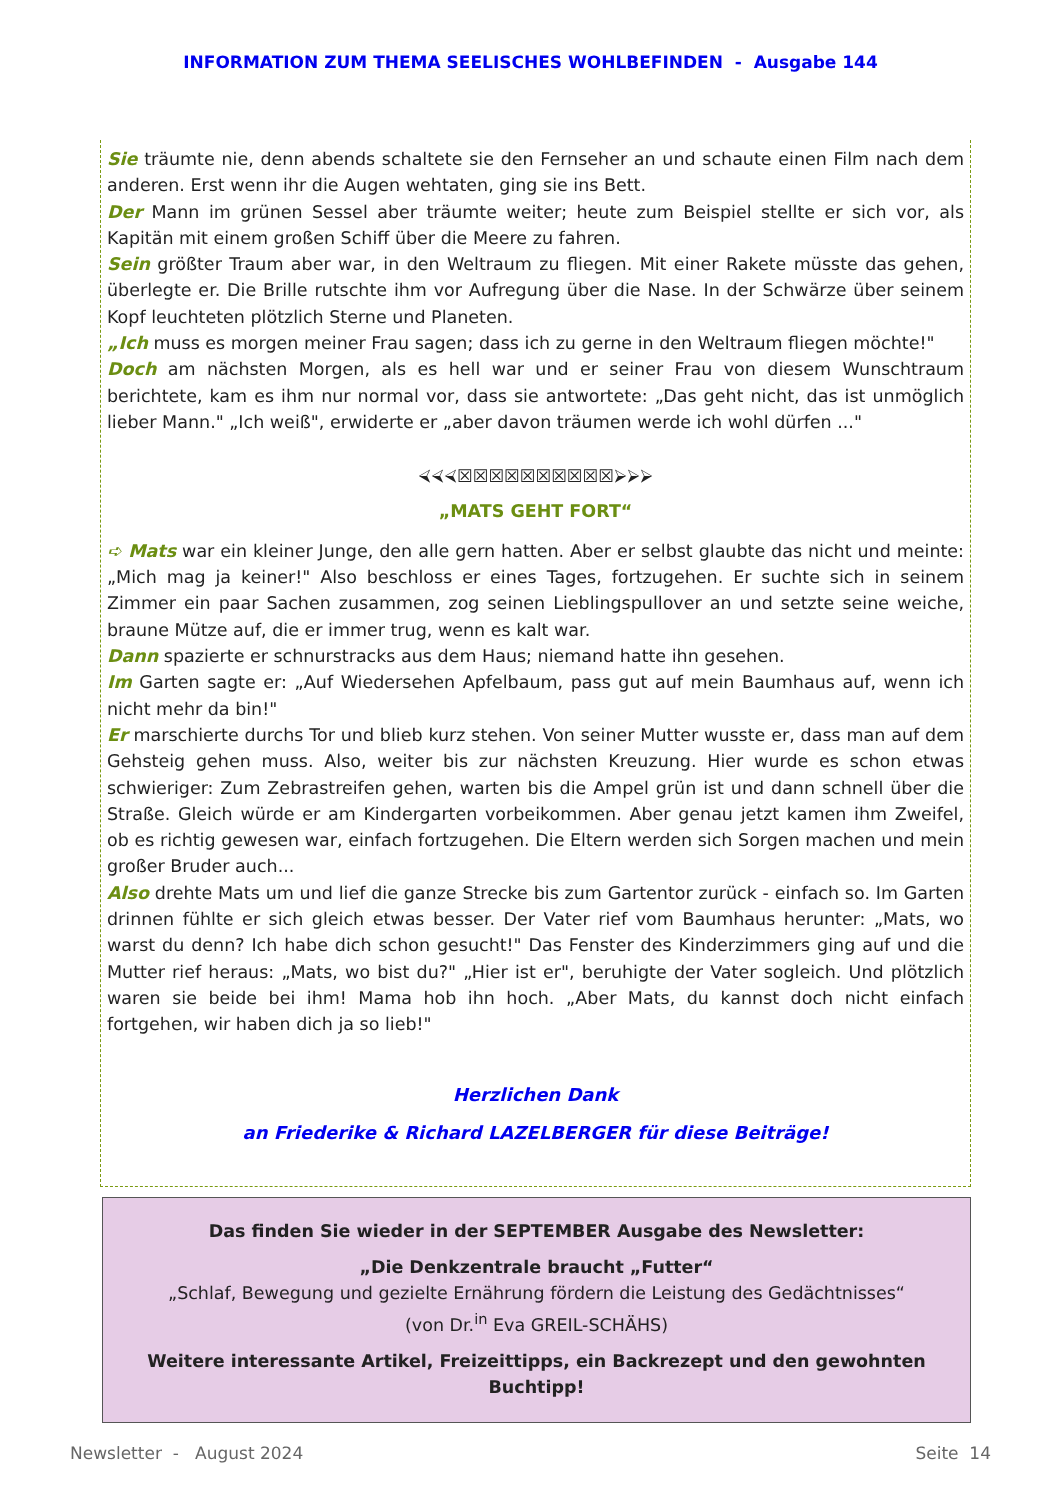INFORMATION ZUM THEMA SEELISCHES WOHLBEFINDEN - Ausgabe 144
Sie träumte nie, denn abends schaltete sie den Fernseher an und schaute einen Film nach dem anderen. Erst wenn ihr die Augen wehtaten, ging sie ins Bett.
Der Mann im grünen Sessel aber träumte weiter; heute zum Beispiel stellte er sich vor, als Kapitän mit einem großen Schiff über die Meere zu fahren.
Sein größter Traum aber war, in den Weltraum zu fliegen. Mit einer Rakete müsste das gehen, überlegte er. Die Brille rutschte ihm vor Aufregung über die Nase. In der Schwärze über seinem Kopf leuchteten plötzlich Sterne und Planeten.
„Ich muss es morgen meiner Frau sagen; dass ich zu gerne in den Weltraum fliegen möchte!"
Doch am nächsten Morgen, als es hell war und er seiner Frau von diesem Wunschtraum berichtete, kam es ihm nur normal vor, dass sie antwortete: „Das geht nicht, das ist unmöglich lieber Mann." „Ich weiß", erwiderte er „aber davon träumen werde ich wohl dürfen ..."
⮘⮘⮘☒☒☒☒☒☒☒☒☒☒⮚⮚⮚
„MATS GEHT FORT“
➪ Mats war ein kleiner Junge, den alle gern hatten. Aber er selbst glaubte das nicht und meinte: „Mich mag ja keiner!" Also beschloss er eines Tages, fortzugehen. Er suchte sich in seinem Zimmer ein paar Sachen zusammen, zog seinen Lieblingspullover an und setzte seine weiche, braune Mütze auf, die er immer trug, wenn es kalt war.
Dann spazierte er schnurstracks aus dem Haus; niemand hatte ihn gesehen.
Im Garten sagte er: „Auf Wiedersehen Apfelbaum, pass gut auf mein Baumhaus auf, wenn ich nicht mehr da bin!"
Er marschierte durchs Tor und blieb kurz stehen. Von seiner Mutter wusste er, dass man auf dem Gehsteig gehen muss. Also, weiter bis zur nächsten Kreuzung. Hier wurde es schon etwas schwieriger: Zum Zebrastreifen gehen, warten bis die Ampel grün ist und dann schnell über die Straße. Gleich würde er am Kindergarten vorbeikommen. Aber genau jetzt kamen ihm Zweifel, ob es richtig gewesen war, einfach fortzugehen. Die Eltern werden sich Sorgen machen und mein großer Bruder auch...
Also drehte Mats um und lief die ganze Strecke bis zum Gartentor zurück - einfach so. Im Garten drinnen fühlte er sich gleich etwas besser. Der Vater rief vom Baumhaus herunter: „Mats, wo warst du denn? Ich habe dich schon gesucht!" Das Fenster des Kinderzimmers ging auf und die Mutter rief heraus: „Mats, wo bist du?" „Hier ist er", beruhigte der Vater sogleich. Und plötzlich waren sie beide bei ihm! Mama hob ihn hoch. „Aber Mats, du kannst doch nicht einfach fortgehen, wir haben dich ja so lieb!"
Herzlichen Dank
an Friederike & Richard LAZELBERGER für diese Beiträge!
Das finden Sie wieder in der SEPTEMBER Ausgabe des Newsletter:
„Die Denkzentrale braucht „Futter“
„Schlaf, Bewegung und gezielte Ernährung fördern die Leistung des Gedächtnisses“
(von Dr.<sup>in</sup> Eva GREIL-SCHÄHS)
Weitere interessante Artikel, Freizeittipps, ein Backrezept und den gewohnten Buchtipp!
Newsletter - August 2024 Seite 14